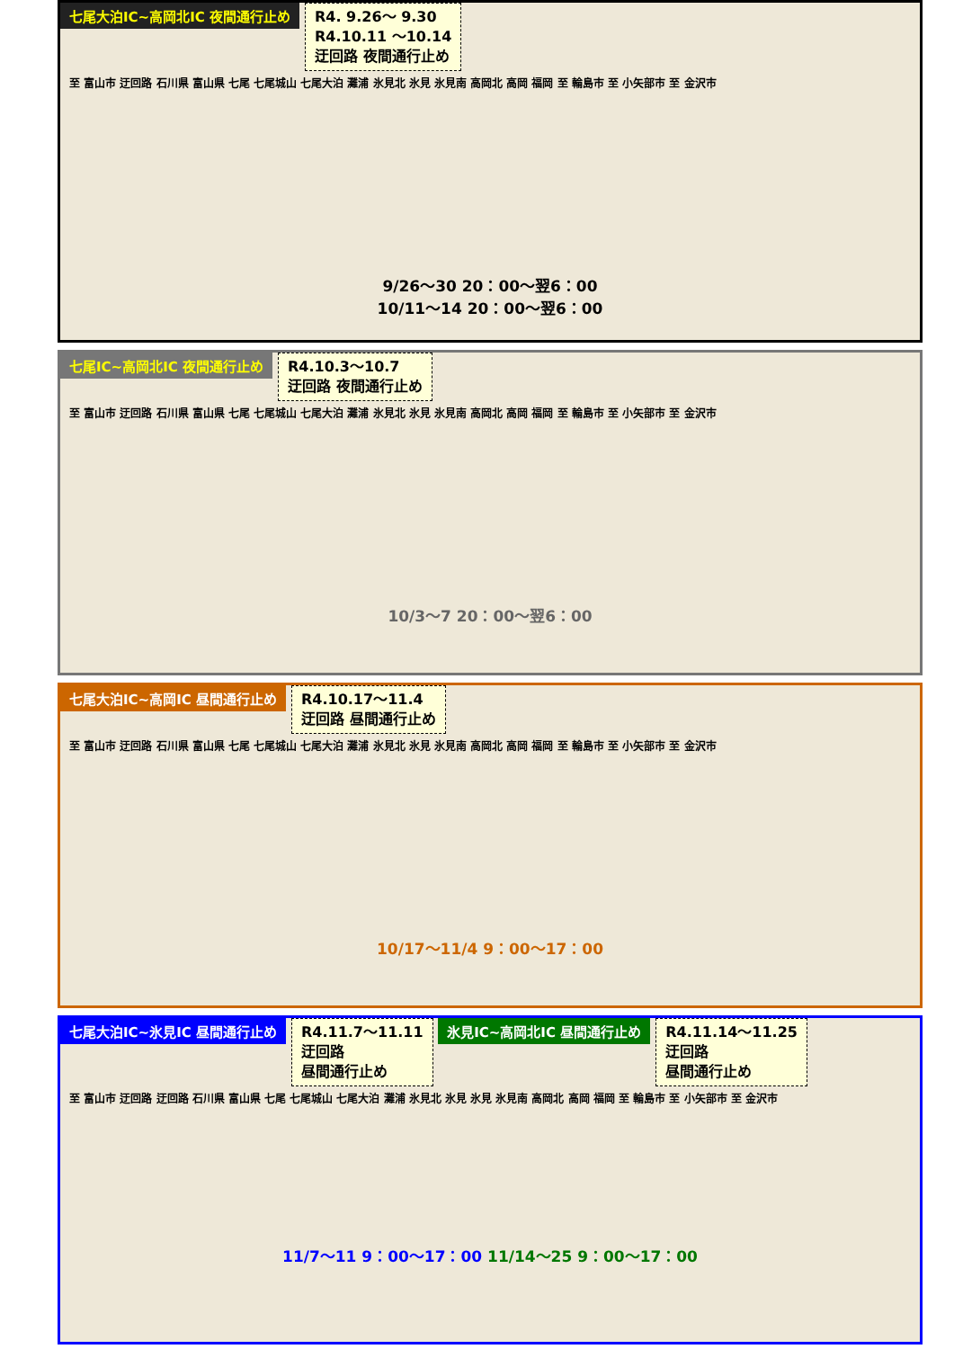七尾大泊IC~高岡北IC 夜間通行止め
R4. 9.26～ 9.30
R4.10.11 ～10.14
迂回路 夜間通行止め
至 富山市 迂回路 石川県 富山県 七尾 七尾城山 七尾大泊 灘浦 氷見北 氷見 氷見南 高岡北 高岡 福岡 至 輪島市 至 小矢部市 至 金沢市
9/26～30 20：00～翌6：00
10/11～14 20：00～翌6：00
七尾IC~高岡北IC 夜間通行止め
R4.10.3～10.7
迂回路 夜間通行止め
至 富山市 迂回路 石川県 富山県 七尾 七尾城山 七尾大泊 灘浦 氷見北 氷見 氷見南 高岡北 高岡 福岡 至 輪島市 至 小矢部市 至 金沢市
10/3～7 20：00～翌6：00
七尾大泊IC~高岡IC 昼間通行止め
R4.10.17～11.4
迂回路 昼間通行止め
至 富山市 迂回路 石川県 富山県 七尾 七尾城山 七尾大泊 灘浦 氷見北 氷見 氷見南 高岡北 高岡 福岡 至 輪島市 至 小矢部市 至 金沢市
10/17～11/4 9：00～17：00
七尾大泊IC~氷見IC 昼間通行止め
R4.11.7～11.11
迂回路
昼間通行止め
氷見IC~高岡北IC 昼間通行止め
R4.11.14～11.25
迂回路
昼間通行止め
至 富山市 迂回路 迂回路 石川県 富山県 七尾 七尾城山 七尾大泊 灘浦 氷見北 氷見 氷見 氷見南 高岡北 高岡 福岡 至 輪島市 至 小矢部市 至 金沢市
11/7～11 9：00～17：00 11/14～25 9：00～17：00